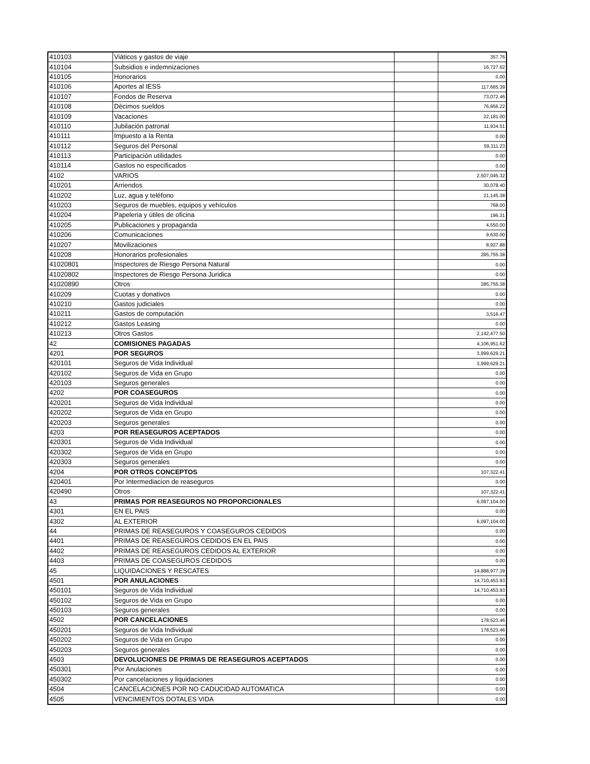| 410103 | Viáticos y gastos de viaje | | 357.76 |
| 410104 | Subsidios e indemnizaciones | | 16,727.62 |
| 410105 | Honorarios | | 0.00 |
| 410106 | Aportes al IESS | | 117,665.39 |
| 410107 | Fondos de Reserva | | 73,072.46 |
| 410108 | Décimos sueldos | | 76,856.22 |
| 410109 | Vacaciones | | 22,181.00 |
| 410110 | Jubilación patronal | | 11,934.51 |
| 410111 | Impuesto a la Renta | | 0.00 |
| 410112 | Seguros del Personal | | 59,311.23 |
| 410113 | Participación utilidades | | 0.00 |
| 410114 | Gastos no especificados | | 0.00 |
| 4102 | VARIOS | | 2,507,045.32 |
| 410201 | Arriendos | | 30,078.40 |
| 410202 | Luz, agua y teléfono | | 21,145.38 |
| 410203 | Seguros de muebles, equipos y vehículos | | 768.00 |
| 410204 | Papeleria y útiles de oficina | | 196.31 |
| 410205 | Publicaciones y propaganda | | 4,550.00 |
| 410206 | Comunicaciones | | 9,630.00 |
| 410207 | Movilizaciones | | 8,927.88 |
| 410208 | Honorarios profesionales | | 285,755.38 |
| 41020801 | Inspectores de Riesgo Persona Natural | | 0.00 |
| 41020802 | Inspectores de Riesgo Persona Juridica | | 0.00 |
| 41020890 | Otros | | 285,755.38 |
| 410209 | Cuotas y donativos | | 0.00 |
| 410210 | Gastos judiciales | | 0.00 |
| 410211 | Gastos de computación | | 3,516.47 |
| 410212 | Gastos Leasing | | 0.00 |
| 410213 | Otros Gastos | | 2,142,477.50 |
| 42 | COMISIONES PAGADAS | | 4,106,951.62 |
| 4201 | POR SEGUROS | | 3,999,629.21 |
| 420101 | Seguros de Vida Individual | | 3,999,629.21 |
| 420102 | Seguros de Vida en Grupo | | 0.00 |
| 420103 | Seguros generales | | 0.00 |
| 4202 | POR COASEGUROS | | 0.00 |
| 420201 | Seguros de Vida Individual | | 0.00 |
| 420202 | Seguros de Vida en Grupo | | 0.00 |
| 420203 | Seguros generales | | 0.00 |
| 4203 | POR REASEGUROS ACEPTADOS | | 0.00 |
| 420301 | Seguros de Vida Individual | | 0.00 |
| 420302 | Seguros de Vida en Grupo | | 0.00 |
| 420303 | Seguros generales | | 0.00 |
| 4204 | POR OTROS CONCEPTOS | | 107,322.41 |
| 420401 | Por Intermediacion de reaseguros | | 0.00 |
| 420490 | Otros | | 107,322.41 |
| 43 | PRIMAS POR REASEGUROS NO PROPORCIONALES | | 6,097,104.00 |
| 4301 | EN EL PAIS | | 0.00 |
| 4302 | AL EXTERIOR | | 6,097,104.00 |
| 44 | PRIMAS DE REASEGUROS Y COASEGUROS CEDIDOS | | 0.00 |
| 4401 | PRIMAS DE REASEGUROS CEDIDOS EN EL PAIS | | 0.00 |
| 4402 | PRIMAS DE REASEGUROS CEDIDOS AL EXTERIOR | | 0.00 |
| 4403 | PRIMAS DE COASEGUROS CEDIDOS | | 0.00 |
| 45 | LIQUIDACIONES Y RESCATES | | 14,888,977.39 |
| 4501 | POR ANULACIONES | | 14,710,453.93 |
| 450101 | Seguros de Vida Individual | | 14,710,453.93 |
| 450102 | Seguros de Vida en Grupo | | 0.00 |
| 450103 | Seguros generales | | 0.00 |
| 4502 | POR CANCELACIONES | | 178,523.46 |
| 450201 | Seguros de Vida Individual | | 178,523.46 |
| 450202 | Seguros de Vida en Grupo | | 0.00 |
| 450203 | Seguros generales | | 0.00 |
| 4503 | DEVOLUCIONES DE PRIMAS DE REASEGUROS ACEPTADOS | | 0.00 |
| 450301 | Por Anulaciones | | 0.00 |
| 450302 | Por cancelaciones y liquidaciones | | 0.00 |
| 4504 | CANCELACIONES POR NO CADUCIDAD AUTOMATICA | | 0.00 |
| 4505 | VENCIMIENTOS DOTALES VIDA | | 0.00 |